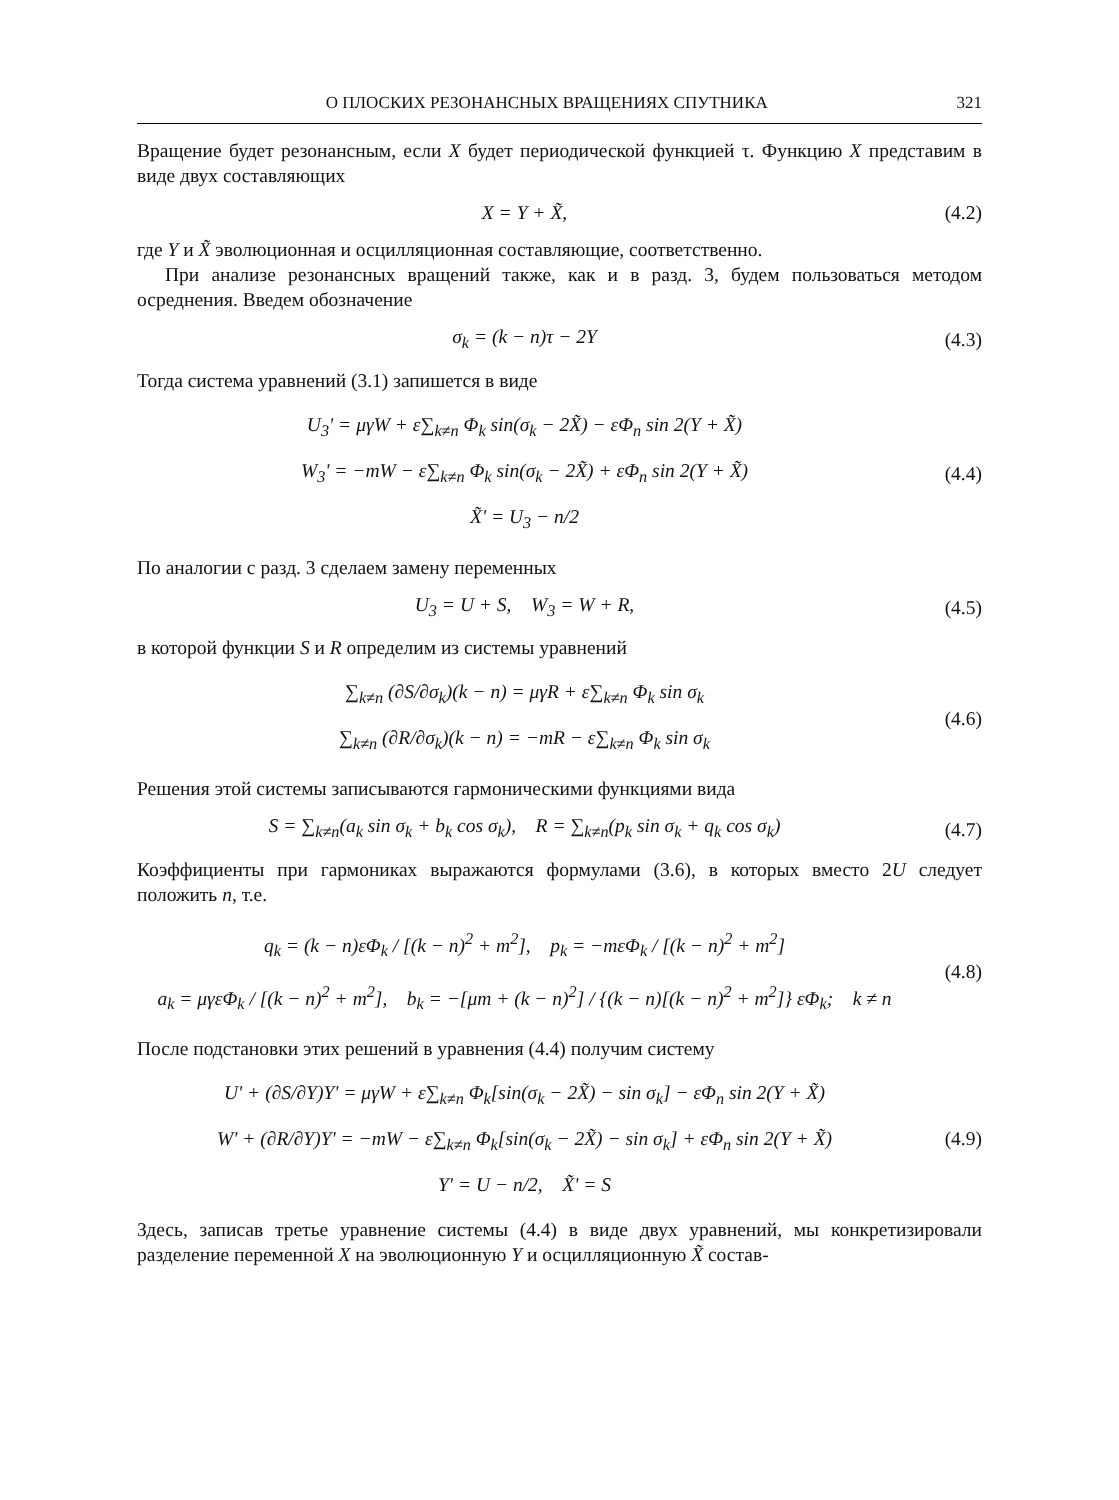О ПЛОСКИХ РЕЗОНАНСНЫХ ВРАЩЕНИЯХ СПУТНИКА 321
Вращение будет резонансным, если X будет периодической функцией τ. Функцию X представим в виде двух составляющих
X = Y + X̃, (4.2)
где Y и X̃ эволюционная и осцилляционная составляющие, соответственно.
При анализе резонансных вращений также, как и в разд. 3, будем пользоваться методом осреднения. Введем обозначение
σ<sub>k</sub> = (k − n)τ − 2Y (4.3)
Тогда система уравнений (3.1) запишется в виде
U<sub>3</sub>' = μγW + ε∑<sub>k≠n</sub> Φ<sub>k</sub> sin(σ<sub>k</sub> − 2X̃) − εΦ<sub>n</sub> sin 2(Y + X̃)
W<sub>3</sub>' = −mW − ε∑<sub>k≠n</sub> Φ<sub>k</sub> sin(σ<sub>k</sub> − 2X̃) + εΦ<sub>n</sub> sin 2(Y + X̃)
X̃' = U<sub>3</sub> − n/2
(4.4)
По аналогии с разд. 3 сделаем замену переменных
U<sub>3</sub> = U + S, W<sub>3</sub> = W + R, (4.5)
в которой функции S и R определим из системы уравнений
∑<sub>k≠n</sub> (∂S/∂σ<sub>k</sub>)(k − n) = μγR + ε∑<sub>k≠n</sub> Φ<sub>k</sub> sin σ<sub>k</sub>
∑<sub>k≠n</sub> (∂R/∂σ<sub>k</sub>)(k − n) = −mR − ε∑<sub>k≠n</sub> Φ<sub>k</sub> sin σ<sub>k</sub>
(4.6)
Решения этой системы записываются гармоническими функциями вида
S = ∑<sub>k≠n</sub>(a<sub>k</sub> sin σ<sub>k</sub> + b<sub>k</sub> cos σ<sub>k</sub>), R = ∑<sub>k≠n</sub>(p<sub>k</sub> sin σ<sub>k</sub> + q<sub>k</sub> cos σ<sub>k</sub>)
(4.7)
Коэффициенты при гармониках выражаются формулами (3.6), в которых вместо 2U следует положить n, т.е.
q<sub>k</sub> = (k − n)εΦ<sub>k</sub> / [(k − n)<sup>2</sup> + m<sup>2</sup>], p<sub>k</sub> = −mεΦ<sub>k</sub> / [(k − n)<sup>2</sup> + m<sup>2</sup>]
a<sub>k</sub> = μγεΦ<sub>k</sub> / [(k − n)<sup>2</sup> + m<sup>2</sup>], b<sub>k</sub> = −[μm + (k − n)<sup>2</sup>] / {(k − n)[(k − n)<sup>2</sup> + m<sup>2</sup>]} εΦ<sub>k</sub>; k ≠ n
(4.8)
После подстановки этих решений в уравнения (4.4) получим систему
U' + (∂S/∂Y)Y' = μγW + ε∑<sub>k≠n</sub> Φ<sub>k</sub>[sin(σ<sub>k</sub> − 2X̃) − sin σ<sub>k</sub>] − εΦ<sub>n</sub> sin 2(Y + X̃)
W' + (∂R/∂Y)Y' = −mW − ε∑<sub>k≠n</sub> Φ<sub>k</sub>[sin(σ<sub>k</sub> − 2X̃) − sin σ<sub>k</sub>] + εΦ<sub>n</sub> sin 2(Y + X̃)
Y' = U − n/2, X̃' = S
(4.9)
Здесь, записав третье уравнение системы (4.4) в виде двух уравнений, мы конкретизировали разделение переменной X на эволюционную Y и осцилляционную X̃ состав-